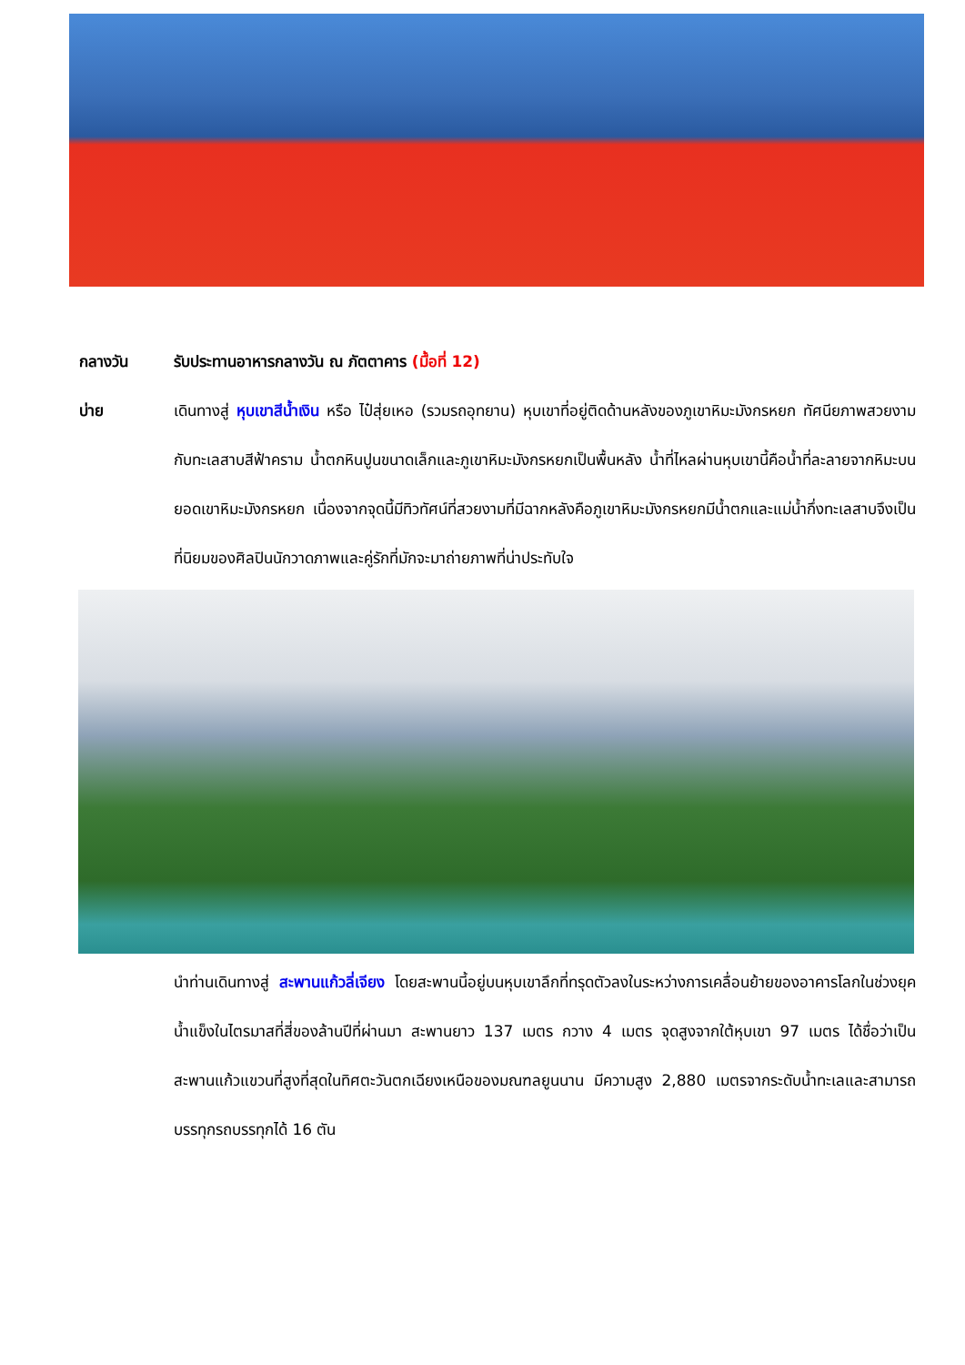กลางวัน รับประทานอาหารกลางวัน ณ ภัตตาคาร (มื้อที่ 12)
บ่าย เดินทางสู่ หุบเขาสีน้ำเงิน หรือ ไป๋สุ่ยเหอ (รวมรถอุทยาน) หุบเขาที่อยู่ติดด้านหลังของภูเขาหิมะมังกรหยก ทัศนียภาพสวยงามกับทะเลสาบสีฟ้าคราม น้ำตกหินปูนขนาดเล็กและภูเขาหิมะมังกรหยกเป็นพื้นหลัง น้ำที่ไหลผ่านหุบเขานี้คือน้ำที่ละลายจากหิมะบนยอดเขาหิมะมังกรหยก เนื่องจากจุดนี้มีทิวทัศน์ที่สวยงามที่มีฉากหลังคือภูเขาหิมะมังกรหยกมีน้ำตกและแม่น้ำกึ่งทะเลสาบจึงเป็นที่นิยมของศิลปินนักวาดภาพและคู่รักที่มักจะมาถ่ายภาพที่น่าประทับใจ
นำท่านเดินทางสู่ สะพานแก้วลี่เจียง โดยสะพานนี้อยู่บนหุบเขาลึกที่ทรุดตัวลงในระหว่างการเคลื่อนย้ายของอาคารโลกในช่วงยุคน้ำแข็งในไตรมาสที่สี่ของล้านปีที่ผ่านมา สะพานยาว 137 เมตร กวาง 4 เมตร จุดสูงจากใต้หุบเขา 97 เมตร ได้ชื่อว่าเป็น สะพานแก้วแขวนที่สูงที่สุดในทิศตะวันตกเฉียงเหนือของมณฑลยูนนาน มีความสูง 2,880 เมตรจากระดับน้ำทะเลและสามารถบรรทุกรถบรรทุกได้ 16 ตัน